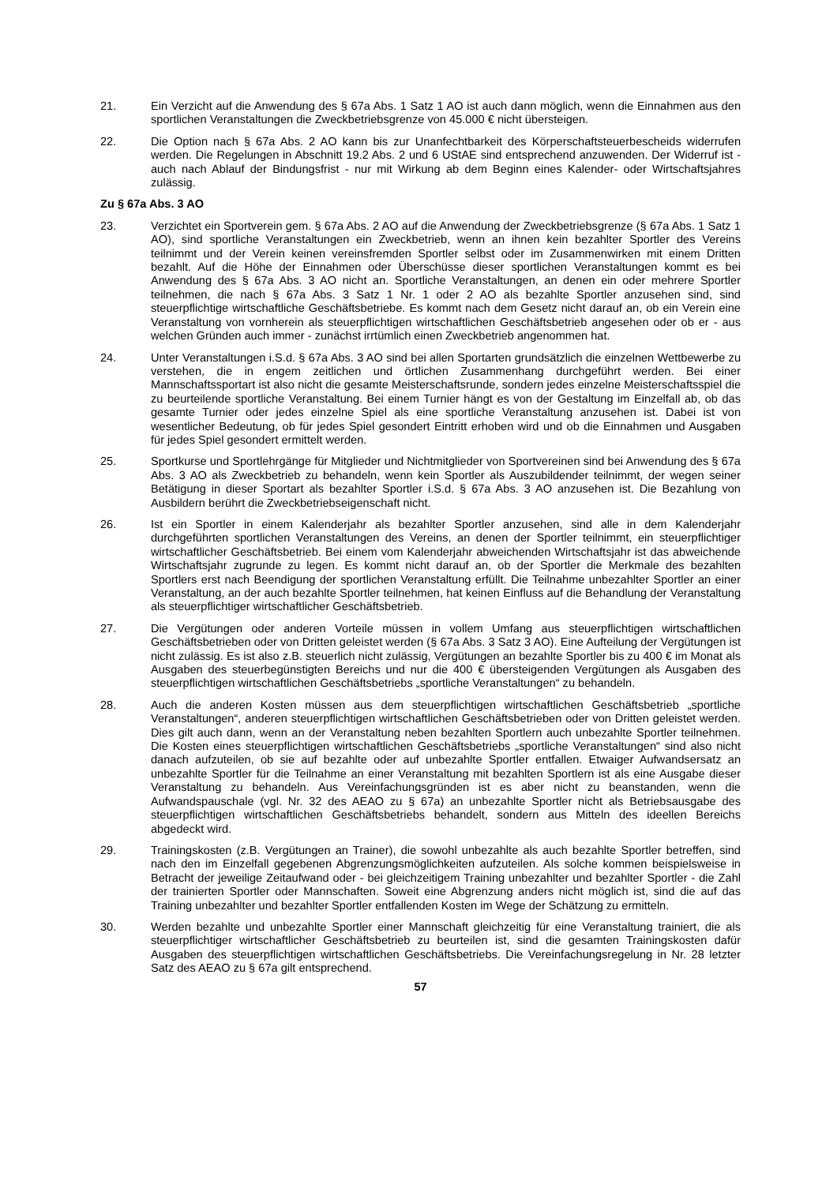21. Ein Verzicht auf die Anwendung des § 67a Abs. 1 Satz 1 AO ist auch dann möglich, wenn die Einnahmen aus den sportlichen Veranstaltungen die Zweckbetriebsgrenze von 45.000 € nicht übersteigen.
22. Die Option nach § 67a Abs. 2 AO kann bis zur Unanfechtbarkeit des Körperschaftsteuerbescheids widerrufen werden. Die Regelungen in Abschnitt 19.2 Abs. 2 und 6 UStAE sind entsprechend anzuwenden. Der Widerruf ist - auch nach Ablauf der Bindungsfrist - nur mit Wirkung ab dem Beginn eines Kalender- oder Wirtschaftsjahres zulässig.
Zu § 67a Abs. 3 AO
23. Verzichtet ein Sportverein gem. § 67a Abs. 2 AO auf die Anwendung der Zweckbetriebsgrenze (§ 67a Abs. 1 Satz 1 AO), sind sportliche Veranstaltungen ein Zweckbetrieb, wenn an ihnen kein bezahlter Sportler des Vereins teilnimmt und der Verein keinen vereinsfremden Sportler selbst oder im Zusammenwirken mit einem Dritten bezahlt. Auf die Höhe der Einnahmen oder Überschüsse dieser sportlichen Veranstaltungen kommt es bei Anwendung des § 67a Abs. 3 AO nicht an. Sportliche Veranstaltungen, an denen ein oder mehrere Sportler teilnehmen, die nach § 67a Abs. 3 Satz 1 Nr. 1 oder 2 AO als bezahlte Sportler anzusehen sind, sind steuerpflichtige wirtschaftliche Geschäftsbetriebe. Es kommt nach dem Gesetz nicht darauf an, ob ein Verein eine Veranstaltung von vornherein als steuerpflichtigen wirtschaftlichen Geschäftsbetrieb angesehen oder ob er - aus welchen Gründen auch immer - zunächst irrtümlich einen Zweckbetrieb angenommen hat.
24. Unter Veranstaltungen i.S.d. § 67a Abs. 3 AO sind bei allen Sportarten grundsätzlich die einzelnen Wettbewerbe zu verstehen, die in engem zeitlichen und örtlichen Zusammenhang durchgeführt werden. Bei einer Mannschaftssportart ist also nicht die gesamte Meisterschaftsrunde, sondern jedes einzelne Meisterschaftsspiel die zu beurteilende sportliche Veranstaltung. Bei einem Turnier hängt es von der Gestaltung im Einzelfall ab, ob das gesamte Turnier oder jedes einzelne Spiel als eine sportliche Veranstaltung anzusehen ist. Dabei ist von wesentlicher Bedeutung, ob für jedes Spiel gesondert Eintritt erhoben wird und ob die Einnahmen und Ausgaben für jedes Spiel gesondert ermittelt werden.
25. Sportkurse und Sportlehrgänge für Mitglieder und Nichtmitglieder von Sportvereinen sind bei Anwendung des § 67a Abs. 3 AO als Zweckbetrieb zu behandeln, wenn kein Sportler als Auszubildender teilnimmt, der wegen seiner Betätigung in dieser Sportart als bezahlter Sportler i.S.d. § 67a Abs. 3 AO anzusehen ist. Die Bezahlung von Ausbildern berührt die Zweckbetriebseigenschaft nicht.
26. Ist ein Sportler in einem Kalenderjahr als bezahlter Sportler anzusehen, sind alle in dem Kalenderjahr durchgeführten sportlichen Veranstaltungen des Vereins, an denen der Sportler teilnimmt, ein steuerpflichtiger wirtschaftlicher Geschäftsbetrieb. Bei einem vom Kalenderjahr abweichenden Wirtschaftsjahr ist das abweichende Wirtschaftsjahr zugrunde zu legen. Es kommt nicht darauf an, ob der Sportler die Merkmale des bezahlten Sportlers erst nach Beendigung der sportlichen Veranstaltung erfüllt. Die Teilnahme unbezahlter Sportler an einer Veranstaltung, an der auch bezahlte Sportler teilnehmen, hat keinen Einfluss auf die Behandlung der Veranstaltung als steuerpflichtiger wirtschaftlicher Geschäftsbetrieb.
27. Die Vergütungen oder anderen Vorteile müssen in vollem Umfang aus steuerpflichtigen wirtschaftlichen Geschäftsbetrieben oder von Dritten geleistet werden (§ 67a Abs. 3 Satz 3 AO). Eine Aufteilung der Vergütungen ist nicht zulässig. Es ist also z.B. steuerlich nicht zulässig, Vergütungen an bezahlte Sportler bis zu 400 € im Monat als Ausgaben des steuerbegünstigten Bereichs und nur die 400 € übersteigenden Vergütungen als Ausgaben des steuerpflichtigen wirtschaftlichen Geschäftsbetriebs „sportliche Veranstaltungen“ zu behandeln.
28. Auch die anderen Kosten müssen aus dem steuerpflichtigen wirtschaftlichen Geschäftsbetrieb „sportliche Veranstaltungen“, anderen steuerpflichtigen wirtschaftlichen Geschäftsbetrieben oder von Dritten geleistet werden. Dies gilt auch dann, wenn an der Veranstaltung neben bezahlten Sportlern auch unbezahlte Sportler teilnehmen. Die Kosten eines steuerpflichtigen wirtschaftlichen Geschäftsbetriebs „sportliche Veranstaltungen“ sind also nicht danach aufzuteilen, ob sie auf bezahlte oder auf unbezahlte Sportler entfallen. Etwaiger Aufwandsersatz an unbezahlte Sportler für die Teilnahme an einer Veranstaltung mit bezahlten Sportlern ist als eine Ausgabe dieser Veranstaltung zu behandeln. Aus Vereinfachungsgründen ist es aber nicht zu beanstanden, wenn die Aufwandspauschale (vgl. Nr. 32 des AEAO zu § 67a) an unbezahlte Sportler nicht als Betriebsausgabe des steuerpflichtigen wirtschaftlichen Geschäftsbetriebs behandelt, sondern aus Mitteln des ideellen Bereichs abgedeckt wird.
29. Trainingskosten (z.B. Vergütungen an Trainer), die sowohl unbezahlte als auch bezahlte Sportler betreffen, sind nach den im Einzelfall gegebenen Abgrenzungsmöglichkeiten aufzuteilen. Als solche kommen beispielsweise in Betracht der jeweilige Zeitaufwand oder - bei gleichzeitigem Training unbezahlter und bezahlter Sportler - die Zahl der trainierten Sportler oder Mannschaften. Soweit eine Abgrenzung anders nicht möglich ist, sind die auf das Training unbezahlter und bezahlter Sportler entfallenden Kosten im Wege der Schätzung zu ermitteln.
30. Werden bezahlte und unbezahlte Sportler einer Mannschaft gleichzeitig für eine Veranstaltung trainiert, die als steuerpflichtiger wirtschaftlicher Geschäftsbetrieb zu beurteilen ist, sind die gesamten Trainingskosten dafür Ausgaben des steuerpflichtigen wirtschaftlichen Geschäftsbetriebs. Die Vereinfachungsregelung in Nr. 28 letzter Satz des AEAO zu § 67a gilt entsprechend.
57